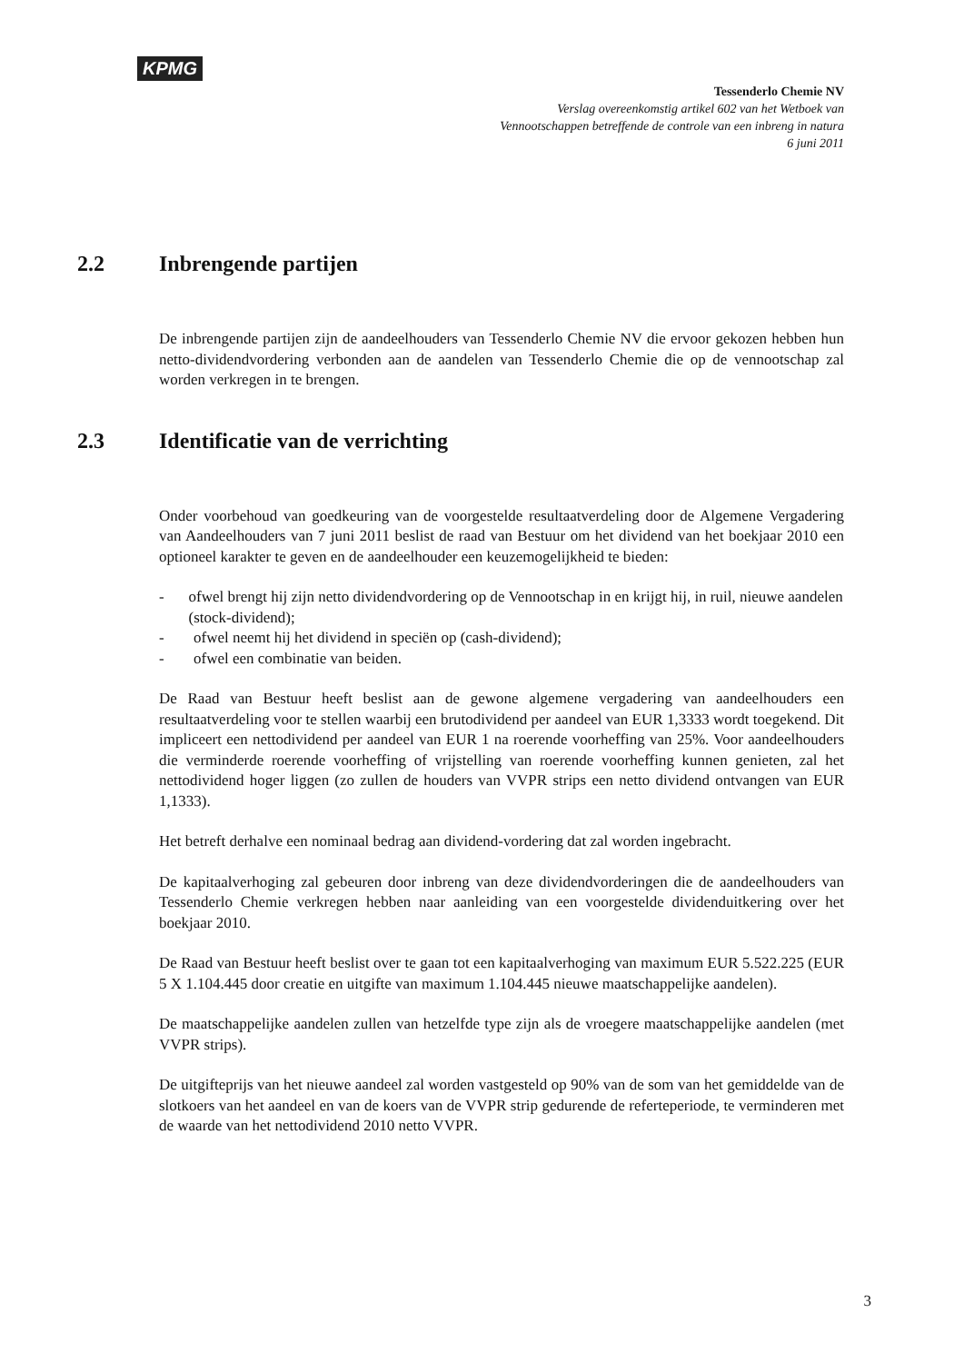KPMG
Tessenderlo Chemie NV
Verslag overeenkomstig artikel 602 van het Wetboek van
Vennootschappen betreffende de controle van een inbreng in natura
6 juni 2011
2.2 Inbrengende partijen
De inbrengende partijen zijn de aandeelhouders van Tessenderlo Chemie NV die ervoor gekozen hebben hun netto-dividendvordering verbonden aan de aandelen van Tessenderlo Chemie die op de vennootschap zal worden verkregen in te brengen.
2.3 Identificatie van de verrichting
Onder voorbehoud van goedkeuring van de voorgestelde resultaatverdeling door de Algemene Vergadering van Aandeelhouders van 7 juni 2011 beslist de raad van Bestuur om het dividend van het boekjaar 2010 een optioneel karakter te geven en de aandeelhouder een keuzemogelijkheid te bieden:
- ofwel brengt hij zijn netto dividendvordering op de Vennootschap in en krijgt hij, in ruil, nieuwe aandelen (stock-dividend);
- ofwel neemt hij het dividend in speciën op (cash-dividend);
- ofwel een combinatie van beiden.
De Raad van Bestuur heeft beslist aan de gewone algemene vergadering van aandeelhouders een resultaatverdeling voor te stellen waarbij een brutodividend per aandeel van EUR 1,3333 wordt toegekend. Dit impliceert een nettodividend per aandeel van EUR 1 na roerende voorheffing van 25%. Voor aandeelhouders die verminderde roerende voorheffing of vrijstelling van roerende voorheffing kunnen genieten, zal het nettodividend hoger liggen (zo zullen de houders van VVPR strips een netto dividend ontvangen van EUR 1,1333).
Het betreft derhalve een nominaal bedrag aan dividend-vordering dat zal worden ingebracht.
De kapitaalverhoging zal gebeuren door inbreng van deze dividendvorderingen die de aandeelhouders van Tessenderlo Chemie verkregen hebben naar aanleiding van een voorgestelde dividenduitkering over het boekjaar 2010.
De Raad van Bestuur heeft beslist over te gaan tot een kapitaalverhoging van maximum EUR 5.522.225 (EUR 5 X 1.104.445 door creatie en uitgifte van maximum 1.104.445 nieuwe maatschappelijke aandelen).
De maatschappelijke aandelen zullen van hetzelfde type zijn als de vroegere maatschappelijke aandelen (met VVPR strips).
De uitgifteprijs van het nieuwe aandeel zal worden vastgesteld op 90% van de som van het gemiddelde van de slotkoers van het aandeel en van de koers van de VVPR strip gedurende de referteperiode, te verminderen met de waarde van het nettodividend 2010 netto VVPR.
3